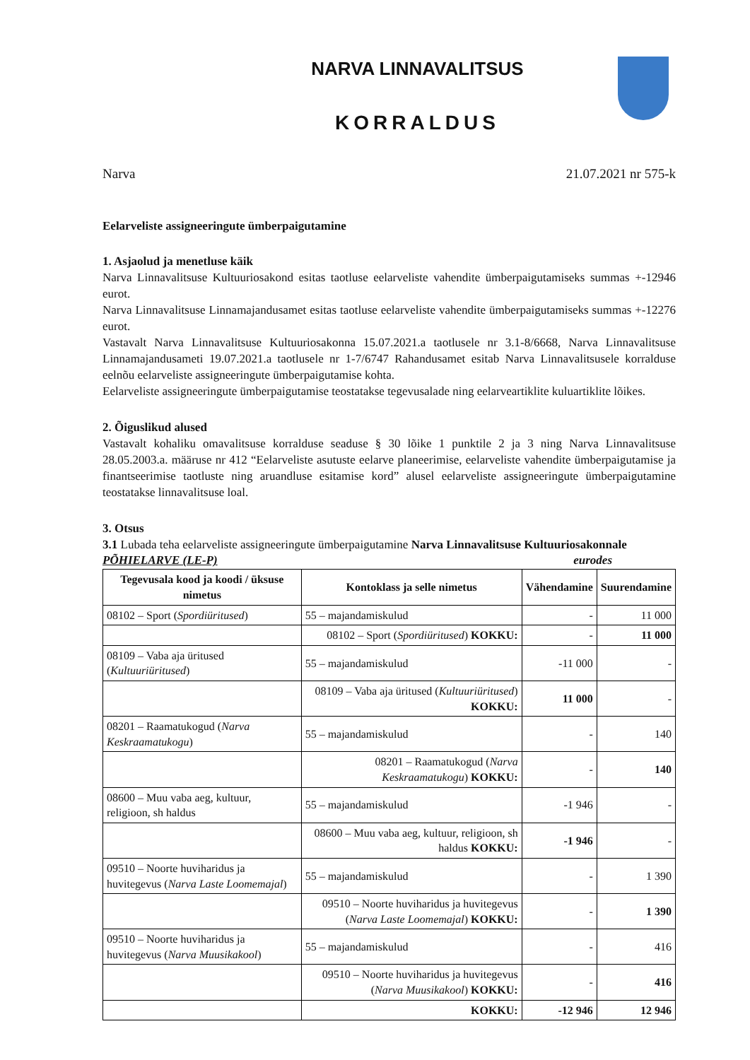NARVA LINNAVALITSUS
KORRALDUS
Narva 21.07.2021 nr 575-k
Eelarveliste assigneeringute ümberpaigutamine
1. Asjaolud ja menetluse käik
Narva Linnavalitsuse Kultuuriosakond esitas taotluse eelarveliste vahendite ümberpaigutamiseks summas +-12946 eurot.
Narva Linnavalitsuse Linnamajandusamet esitas taotluse eelarveliste vahendite ümberpaigutamiseks summas +-12276 eurot.
Vastavalt Narva Linnavalitsuse Kultuuriosakonna 15.07.2021.a taotlusele nr 3.1-8/6668, Narva Linnavalitsuse Linnamajandusameti 19.07.2021.a taotlusele nr 1-7/6747 Rahandusamet esitab Narva Linnavalitsusele korralduse eelnõu eelarveliste assigneeringute ümberpaigutamise kohta.
Eelarveliste assigneeringute ümberpaigutamise teostatakse tegevusalade ning eelarveartiklite kuluartiklite lõikes.
2. Õiguslikud alused
Vastavalt kohaliku omavalitsuse korralduse seaduse § 30 lõike 1 punktile 2 ja 3 ning Narva Linnavalitsuse 28.05.2003.a. määruse nr 412 “Eelarveliste asutuste eelarve planeerimise, eelarveliste vahendite ümberpaigutamise ja finantseerimise taotluste ning aruandluse esitamise kord” alusel eelarveliste assigneeringute ümberpaigutamine teostatakse linnavalitsuse loal.
3. Otsus
3.1 Lubada teha eelarveliste assigneeringute ümberpaigutamine Narva Linnavalitsuse Kultuuriosakonnale
PÕHIELARVE (LE-P) eurodes
| Tegevusala kood ja koodi / üksuse nimetus | Kontoklass ja selle nimetus | Vähendamine | Suurendamine |
| --- | --- | --- | --- |
| 08102 – Sport ( Spordiüritused ) | 55 – majandamiskulud | - | 11 000 |
| | 08102 – Sport ( Spordiüritused ) KOKKU: | - | 11 000 |
| 08109 – Vaba aja üritused ( Kultuuriüritused ) | 55 – majandamiskulud | -11 000 | - |
| | 08109 – Vaba aja üritused ( Kultuuriüritused ) KOKKU: | 11 000 | - |
| 08201 – Raamatukogud ( Narva Keskraamatukogu ) | 55 – majandamiskulud | - | 140 |
| | 08201 – Raamatukogud ( Narva Keskraamatukogu ) KOKKU: | - | 140 |
| 08600 – Muu vaba aeg, kultuur, religioon, sh haldus | 55 – majandamiskulud | -1 946 | - |
| | 08600 – Muu vaba aeg, kultuur, religioon, sh haldus KOKKU: | -1 946 | - |
| 09510 – Noorte huviharidus ja huvitegevus ( Narva Laste Loomemajal ) | 55 – majandamiskulud | - | 1 390 |
| | 09510 – Noorte huviharidus ja huvitegevus ( Narva Laste Loomemajal ) KOKKU: | - | 1 390 |
| 09510 – Noorte huviharidus ja huvitegevus ( Narva Muusikakool ) | 55 – majandamiskulud | - | 416 |
| | 09510 – Noorte huviharidus ja huvitegevus ( Narva Muusikakool ) KOKKU: | - | 416 |
| | KOKKU: | -12 946 | 12 946 |